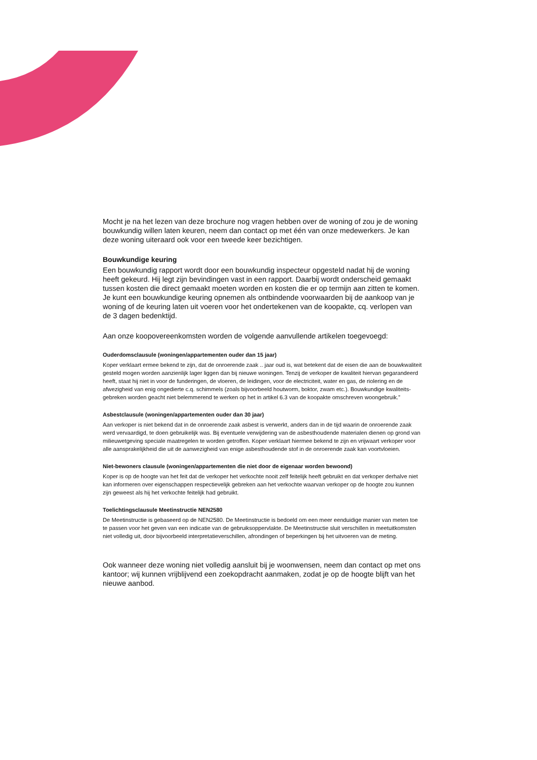Mocht je na het lezen van deze brochure nog vragen hebben over de woning of zou je de woning bouwkundig willen laten keuren, neem dan contact op met één van onze medewerkers. Je kan deze woning uiteraard ook voor een tweede keer bezichtigen.
Bouwkundige keuring
Een bouwkundig rapport wordt door een bouwkundig inspecteur opgesteld nadat hij de woning heeft gekeurd. Hij legt zijn bevindingen vast in een rapport. Daarbij wordt onderscheid gemaakt tussen kosten die direct gemaakt moeten worden en kosten die er op termijn aan zitten te komen. Je kunt een bouwkundige keuring opnemen als ontbindende voorwaarden bij de aankoop van je woning of de keuring laten uit voeren voor het ondertekenen van de koopakte, cq. verlopen van de 3 dagen bedenktijd.
Aan onze koopovereenkomsten worden de volgende aanvullende artikelen toegevoegd:
Ouderdomsclausule (woningen/appartementen ouder dan 15 jaar)
Koper verklaart ermee bekend te zijn, dat de onroerende zaak .. jaar oud is, wat betekent dat de eisen die aan de bouwkwaliteit gesteld mogen worden aanzienlijk lager liggen dan bij nieuwe woningen. Tenzij de verkoper de kwaliteit hiervan gegarandeerd heeft, staat hij niet in voor de funderingen, de vloeren, de leidingen, voor de electriciteit, water en gas, de riolering en de afwezigheid van enig ongedierte c.q. schimmels (zoals bijvoorbeeld houtworm, boktor, zwam etc.). Bouwkundige kwaliteits-gebreken worden geacht niet belemmerend te werken op het in artikel 6.3 van de koopakte omschreven woongebruik.”
Asbestclausule (woningen/appartementen ouder dan 30 jaar)
Aan verkoper is niet bekend dat in de onroerende zaak asbest is verwerkt, anders dan in de tijd waarin de onroerende zaak werd vervaardigd, te doen gebruikelijk was. Bij eventuele verwijdering van de asbesthoudende materialen dienen op grond van milieuwetgeving speciale maatregelen te worden getroffen. Koper verklaart hiermee bekend te zijn en vrijwaart verkoper voor alle aansprakelijkheid die uit de aanwezigheid van enige asbesthoudende stof in de onroerende zaak kan voortvloeien.
Niet-bewoners clausule (woningen/appartementen die niet door de eigenaar worden bewoond)
Koper is op de hoogte van het feit dat de verkoper het verkochte nooit zelf feitelijk heeft gebruikt en dat verkoper derhalve niet kan informeren over eigenschappen respectievelijk gebreken aan het verkochte waarvan verkoper op de hoogte zou kunnen zijn geweest als hij het verkochte feitelijk had gebruikt.
Toelichtingsclausule Meetinstructie NEN2580
De Meetinstructie is gebaseerd op de NEN2580. De Meetinstructie is bedoeld om een meer eenduidige manier van meten toe te passen voor het geven van een indicatie van de gebruiksoppervlakte. De Meetinstructie sluit verschillen in meetuitkomsten niet volledig uit, door bijvoorbeeld interpretatieverschillen, afrondingen of beperkingen bij het uitvoeren van de meting.
Ook wanneer deze woning niet volledig aansluit bij je woonwensen, neem dan contact op met ons kantoor; wij kunnen vrijblijvend een zoekopdracht aanmaken, zodat je op de hoogte blijft van het nieuwe aanbod.